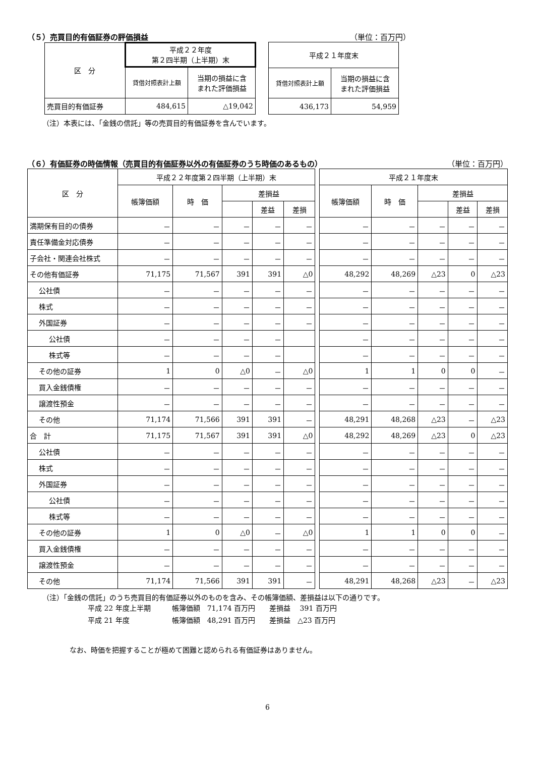（５）売買目的有価証券の評価損益 （単位：百万円）
| 区 分 | 平成２２年度 第２四半期（上半期）末 | |
| --- | --- | --- |
| | 貸借対照表計上額 | 当期の損益に含 まれた評価損益 |
| 売買目的有価証券 | 484,615 | △19,042 |
| 平成２１年度末 | |
| --- | --- |
| 貸借対照表計上額 | 当期の損益に含 まれた評価損益 |
| 436,173 | 54,959 |
（注）本表には、「金銭の信託」等の売買目的有価証券を含んでいます。
（６）有価証券の時価情報（売買目的有価証券以外の有価証券のうち時価のあるもの） （単位：百万円）
| 区 分 | 平成２２年度第２四半期（上半期）末 | | | | | | 平成２１年度末 | | | | |
| --- | --- | --- | --- | --- | --- | --- | --- | --- | --- | --- | --- |
| | 帳簿価額 | 時 価 | 差損益 | | | | 帳簿価額 | 時 価 | 差損益 | | |
| | | | | 差益 | 差損 | | | | | 差益 | 差損 |
| 満期保有目的の債券 | － | － | － | － | － | | － | － | － | － | － |
| 責任準備金対応債券 | － | － | － | － | － | | － | － | － | － | － |
| 子会社・関連会社株式 | － | － | － | － | － | | － | － | － | － | － |
| その他有価証券 | 71,175 | 71,567 | 391 | 391 | △0 | | 48,292 | 48,269 | △23 | 0 | △23 |
| 公社債 | － | － | － | － | － | | － | － | － | － | － |
| 株式 | － | － | － | － | － | | － | － | － | － | － |
| 外国証券 | － | － | － | － | － | | － | － | － | － | － |
| 公社債 | － | － | － | － | | | － | － | － | － | － |
| 株式等 | － | － | － | － | | | － | － | － | － | － |
| その他の証券 | 1 | 0 | △0 | － | △0 | | 1 | 1 | 0 | 0 | － |
| 買入金銭債権 | － | － | － | － | － | | － | － | － | － | － |
| 譲渡性預金 | － | － | － | － | － | | － | － | － | － | － |
| その他 | 71,174 | 71,566 | 391 | 391 | － | | 48,291 | 48,268 | △23 | － | △23 |
| 合 計 | 71,175 | 71,567 | 391 | 391 | △0 | | 48,292 | 48,269 | △23 | 0 | △23 |
| 公社債 | － | － | － | － | － | | － | － | － | － | － |
| 株式 | － | － | － | － | － | | － | － | － | － | － |
| 外国証券 | － | － | － | － | － | | － | － | － | － | － |
| 公社債 | － | － | － | － | － | | － | － | － | － | － |
| 株式等 | － | － | － | － | － | | － | － | － | － | － |
| その他の証券 | 1 | 0 | △0 | － | △0 | | 1 | 1 | 0 | 0 | － |
| 買入金銭債権 | － | － | － | － | － | | － | － | － | － | － |
| 譲渡性預金 | － | － | － | － | － | | － | － | － | － | － |
| その他 | 71,174 | 71,566 | 391 | 391 | － | | 48,291 | 48,268 | △23 | － | △23 |
（注）「金銭の信託」のうち売買目的有価証券以外のものを含み、その帳簿価額、差損益は以下の通りです。
平成 22 年度上半期　　　帳簿価額　71,174 百万円　　差損益　 391 百万円
平成 21 年度　　　　　　帳簿価額　48,291 百万円　　差損益　△23 百万円
なお、時価を把握することが極めて困難と認められる有価証券はありません。
6